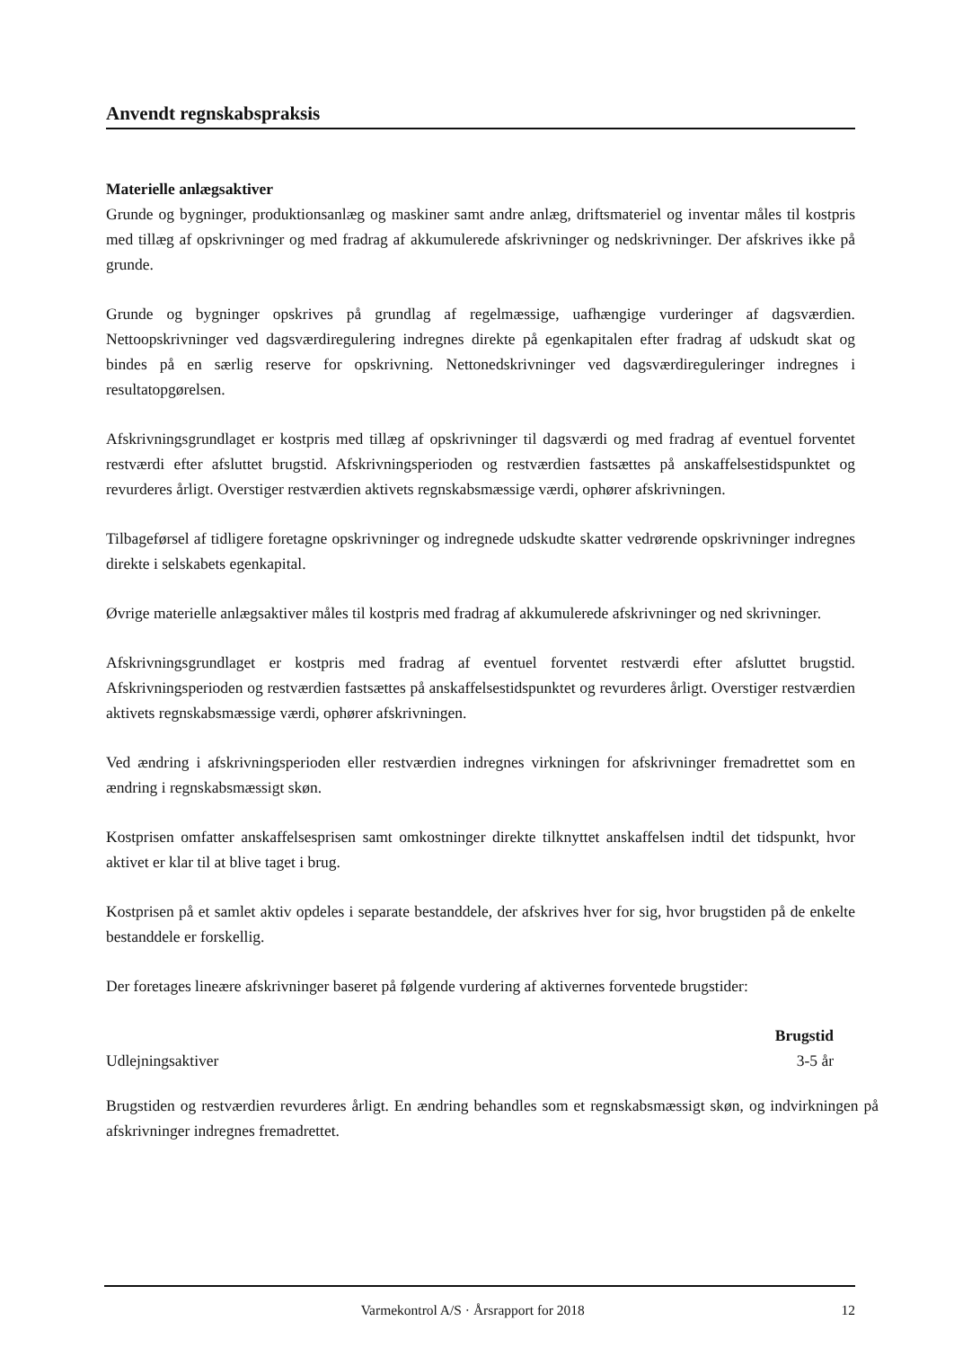Anvendt regnskabspraksis
Materielle anlægsaktiver
Grunde og bygninger, produktionsanlæg og maskiner samt andre anlæg, driftsmateriel og inventar måles til kostpris med tillæg af opskrivninger og med fradrag af akkumulerede afskrivninger og nedskrivninger. Der afskrives ikke på grunde.
Grunde og bygninger opskrives på grundlag af regelmæssige, uafhængige vurderinger af dagsværdien. Nettoopskrivninger ved dagsværdiregulering indregnes direkte på egenkapitalen efter fradrag af udskudt skat og bindes på en særlig reserve for opskrivning. Nettonedskrivninger ved dagsværdireguleringer indregnes i resultatopgørelsen.
Afskrivningsgrundlaget er kostpris med tillæg af opskrivninger til dagsværdi og med fradrag af eventuel forventet restværdi efter afsluttet brugstid. Afskrivningsperioden og restværdien fastsættes på anskaffelsestidspunktet og revurderes årligt. Overstiger restværdien aktivets regnskabsmæssige værdi, ophører afskrivningen.
Tilbageførsel af tidligere foretagne opskrivninger og indregnede udskudte skatter vedrørende opskrivninger indregnes direkte i selskabets egenkapital.
Øvrige materielle anlægsaktiver måles til kostpris med fradrag af akkumulerede afskrivninger og ned skrivninger.
Afskrivningsgrundlaget er kostpris med fradrag af eventuel forventet restværdi efter afsluttet brugstid. Afskrivningsperioden og restværdien fastsættes på anskaffelsestidspunktet og revurderes årligt. Overstiger restværdien aktivets regnskabsmæssige værdi, ophører afskrivningen.
Ved ændring i afskrivningsperioden eller restværdien indregnes virkningen for afskrivninger fremadrettet som en ændring i regnskabsmæssigt skøn.
Kostprisen omfatter anskaffelsesprisen samt omkostninger direkte tilknyttet anskaffelsen indtil det tidspunkt, hvor aktivet er klar til at blive taget i brug.
Kostprisen på et samlet aktiv opdeles i separate bestanddele, der afskrives hver for sig, hvor brugstiden på de enkelte bestanddele er forskellig.
Der foretages lineære afskrivninger baseret på følgende vurdering af aktivernes forventede brugstider:
| | Brugstid |
| --- | --- |
| Udlejningsaktiver | 3-5 år |
Brugstiden og restværdien revurderes årligt. En ændring behandles som et regnskabsmæssigt skøn, og indvirkningen på afskrivninger indregnes fremadrettet.
Varmekontrol A/S · Årsrapport for 2018 12